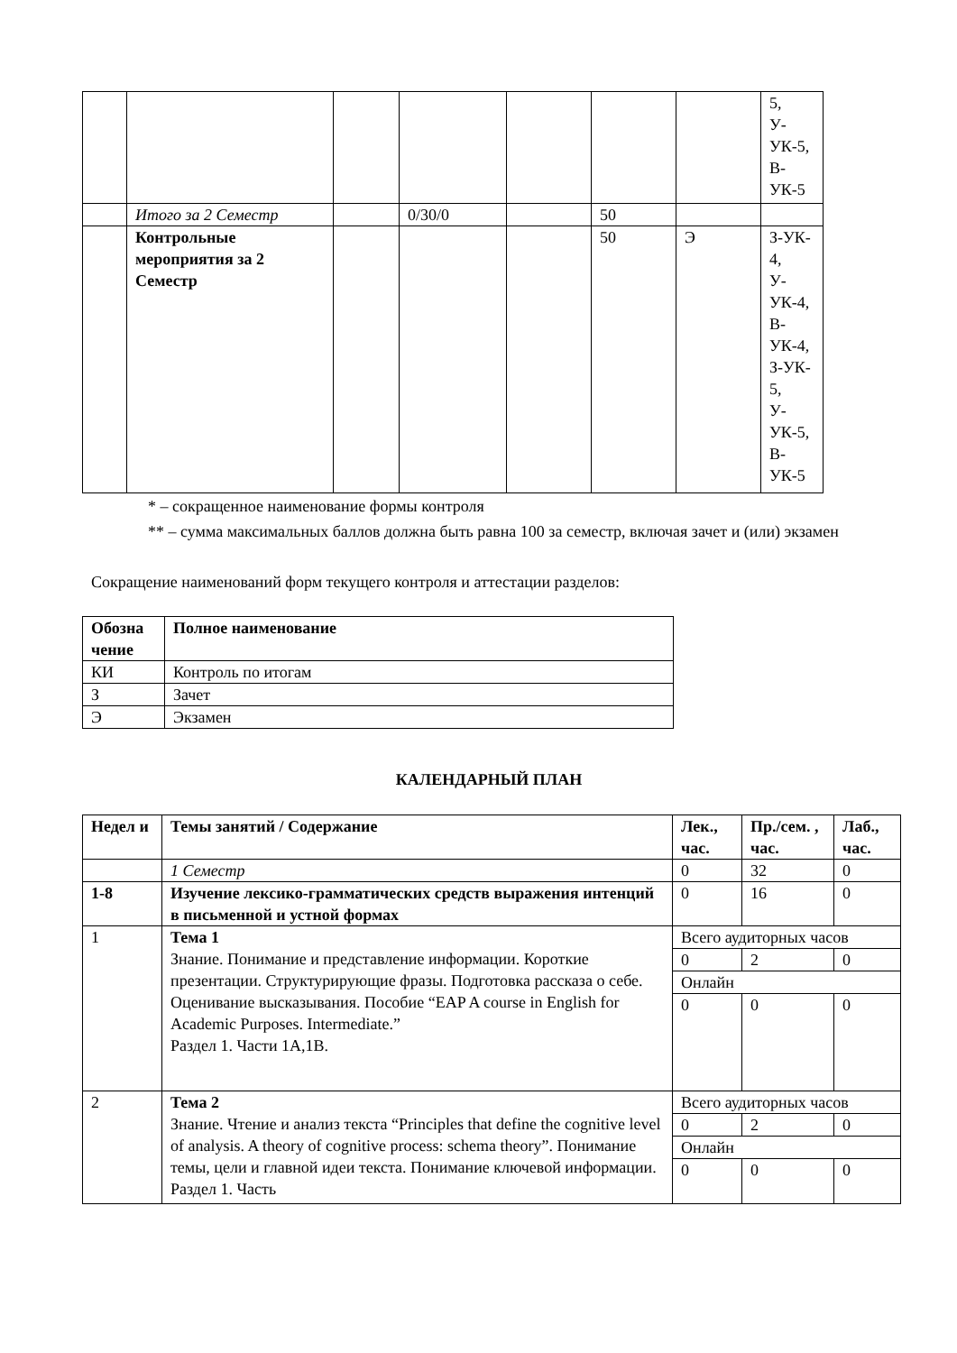| | | | | | | | 5, У- УК-5, В- УК-5 |
| | Итого за 2 Семестр | | 0/30/0 | | 50 | | |
| | Контрольные мероприятия за 2 Семестр | | | | 50 | Э | З-УК- 4, У- УК-4, В- УК-4, З-УК- 5, У- УК-5, В- УК-5 |
* – сокращенное наименование формы контроля
** – сумма максимальных баллов должна быть равна 100 за семестр, включая зачет и (или) экзамен
Сокращение наименований форм текущего контроля и аттестации разделов:
| Обозна чение | Полное наименование |
| --- | --- |
| КИ | Контроль по итогам |
| З | Зачет |
| Э | Экзамен |
КАЛЕНДАРНЫЙ ПЛАН
| Недел и | Темы занятий / Содержание | Лек., час. | Пр./сем. , час. | Лаб., час. |
| --- | --- | --- | --- | --- |
| | 1 Семестр | 0 | 32 | 0 |
| 1-8 | Изучение лексико-грамматических средств выражения интенций в письменной и устной формах | 0 | 16 | 0 |
| 1 | Тема 1 Знание. Понимание и представление информации. Короткие презентации. Структурирующие фразы. Подготовка рассказа о себе. Оценивание высказывания. Пособие “EAP A course in English for Academic Purposes. Intermediate.” Раздел 1. Части 1А,1В. | Всего аудиторных часов | | |
| | | 0 | 2 | 0 |
| | | Онлайн | | |
| | | 0 | 0 | 0 |
| 2 | Тема 2 Знание. Чтение и анализ текста “Principles that define the cognitive level of analysis. A theory of cognitive process: schema theory”. Понимание темы, цели и главной идеи текста. Понимание ключевой информации. Раздел 1. Часть | Всего аудиторных часов | | |
| | | 0 | 2 | 0 |
| | | Онлайн | | |
| | | 0 | 0 | 0 |